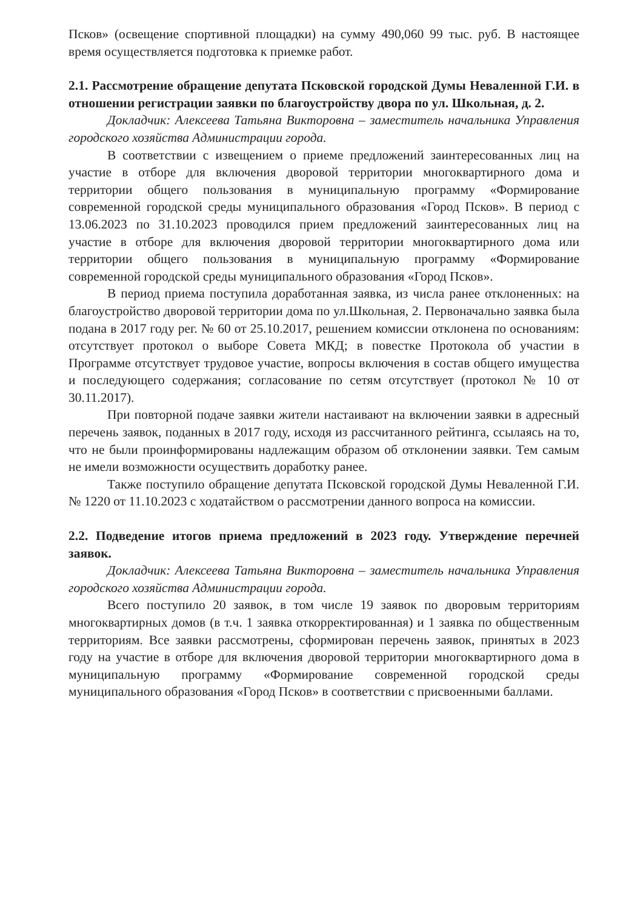Псков» (освещение спортивной площадки) на сумму 490,060 99 тыс. руб. В настоящее время осуществляется подготовка к приемке работ.
2.1. Рассмотрение обращение депутата Псковской городской Думы Неваленной Г.И. в отношении регистрации заявки по благоустройству двора по ул. Школьная, д. 2.
Докладчик: Алексеева Татьяна Викторовна – заместитель начальника Управления городского хозяйства Администрации города.
В соответствии с извещением о приеме предложений заинтересованных лиц на участие в отборе для включения дворовой территории многоквартирного дома и территории общего пользования в муниципальную программу «Формирование современной городской среды муниципального образования «Город Псков». В период с 13.06.2023 по 31.10.2023 проводился прием предложений заинтересованных лиц на участие в отборе для включения дворовой территории многоквартирного дома или территории общего пользования в муниципальную программу «Формирование современной городской среды муниципального образования «Город Псков».
В период приема поступила доработанная заявка, из числа ранее отклоненных: на благоустройство дворовой территории дома по ул.Школьная, 2. Первоначально заявка была подана в 2017 году рег. № 60 от 25.10.2017, решением комиссии отклонена по основаниям: отсутствует протокол о выборе Совета МКД; в повестке Протокола об участии в Программе отсутствует трудовое участие, вопросы включения в состав общего имущества и последующего содержания; согласование по сетям отсутствует (протокол № 10 от 30.11.2017).
При повторной подаче заявки жители настаивают на включении заявки в адресный перечень заявок, поданных в 2017 году, исходя из рассчитанного рейтинга, ссылаясь на то, что не были проинформированы надлежащим образом об отклонении заявки. Тем самым не имели возможности осуществить доработку ранее.
Также поступило обращение депутата Псковской городской Думы Неваленной Г.И. № 1220 от 11.10.2023 с ходатайством о рассмотрении данного вопроса на комиссии.
2.2. Подведение итогов приема предложений в 2023 году. Утверждение перечней заявок.
Докладчик: Алексеева Татьяна Викторовна – заместитель начальника Управления городского хозяйства Администрации города.
Всего поступило 20 заявок, в том числе 19 заявок по дворовым территориям многоквартирных домов (в т.ч. 1 заявка откорректированная) и 1 заявка по общественным территориям. Все заявки рассмотрены, сформирован перечень заявок, принятых в 2023 году на участие в отборе для включения дворовой территории многоквартирного дома в муниципальную программу «Формирование современной городской среды муниципального образования «Город Псков» в соответствии с присвоенными баллами.